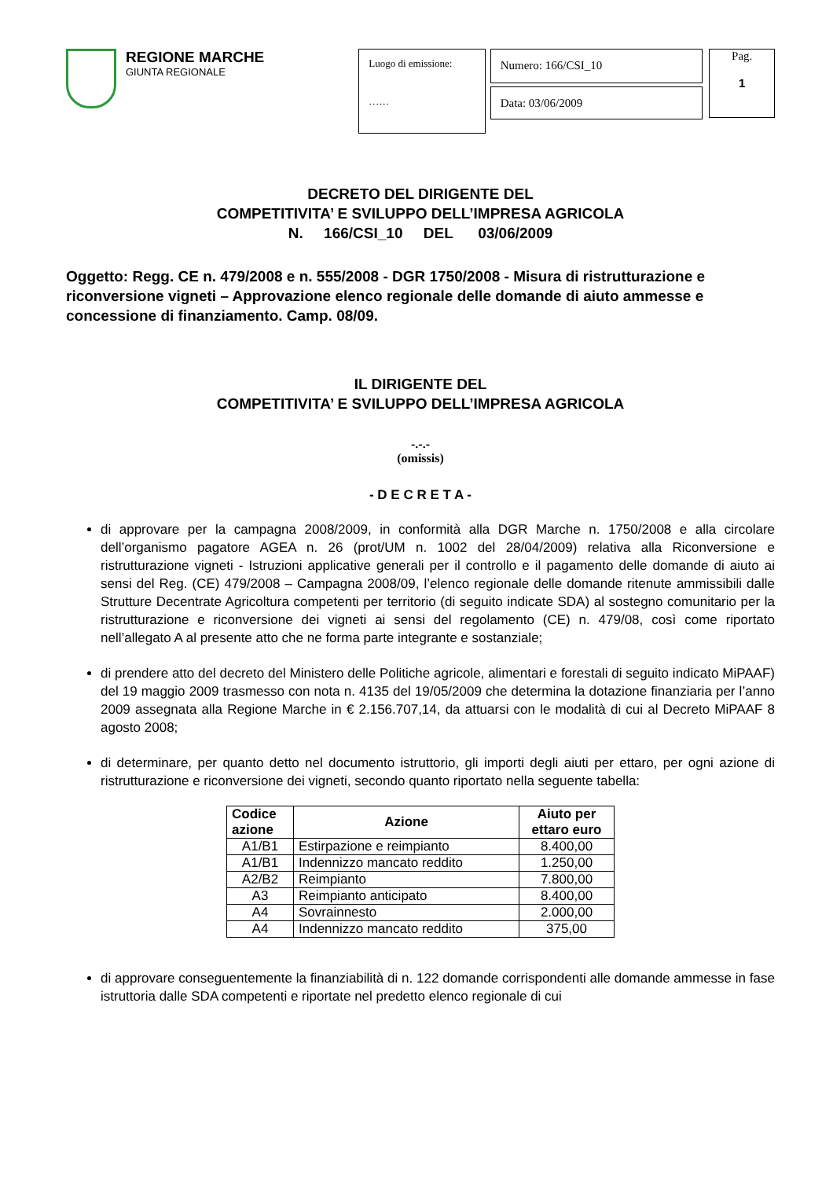REGIONE MARCHE
GIUNTA REGIONALE
Luogo di emissione:
……
Numero: 166/CSI_10
Data: 03/06/2009
Pag.
1
DECRETO DEL DIRIGENTE DEL
COMPETITIVITA’ E SVILUPPO DELL’IMPRESA AGRICOLA
N. 166/CSI_10 DEL 03/06/2009
Oggetto: Regg. CE n. 479/2008 e n. 555/2008 - DGR 1750/2008 - Misura di ristrutturazione e riconversione vigneti – Approvazione elenco regionale delle domande di aiuto ammesse e concessione di finanziamento. Camp. 08/09.
IL DIRIGENTE DEL
COMPETITIVITA’ E SVILUPPO DELL’IMPRESA AGRICOLA
-.-.-
(omissis)
- D E C R E T A -
di approvare per la campagna 2008/2009, in conformità alla DGR Marche n. 1750/2008 e alla circolare dell’organismo pagatore AGEA n. 26 (prot/UM n. 1002 del 28/04/2009) relativa alla Riconversione e ristrutturazione vigneti - Istruzioni applicative generali per il controllo e il pagamento delle domande di aiuto ai sensi del Reg. (CE) 479/2008 – Campagna 2008/09, l’elenco regionale delle domande ritenute ammissibili dalle Strutture Decentrate Agricoltura competenti per territorio (di seguito indicate SDA) al sostegno comunitario per la ristrutturazione e riconversione dei vigneti ai sensi del regolamento (CE) n. 479/08, così come riportato nell’allegato A al presente atto che ne forma parte integrante e sostanziale;
di prendere atto del decreto del Ministero delle Politiche agricole, alimentari e forestali di seguito indicato MiPAAF) del 19 maggio 2009 trasmesso con nota n. 4135 del 19/05/2009 che determina la dotazione finanziaria per l’anno 2009 assegnata alla Regione Marche in € 2.156.707,14, da attuarsi con le modalità di cui al Decreto MiPAAF 8 agosto 2008;
di determinare, per quanto detto nel documento istruttorio, gli importi degli aiuti per ettaro, per ogni azione di ristrutturazione e riconversione dei vigneti, secondo quanto riportato nella seguente tabella:
| Codice azione | Azione | Aiuto per ettaro euro |
| --- | --- | --- |
| A1/B1 | Estirpazione e reimpianto | 8.400,00 |
| A1/B1 | Indennizzo mancato reddito | 1.250,00 |
| A2/B2 | Reimpianto | 7.800,00 |
| A3 | Reimpianto anticipato | 8.400,00 |
| A4 | Sovrainnesto | 2.000,00 |
| A4 | Indennizzo mancato reddito | 375,00 |
di approvare conseguentemente la finanziabilità di n. 122 domande corrispondenti alle domande ammesse in fase istruttoria dalle SDA competenti e riportate nel predetto elenco regionale di cui